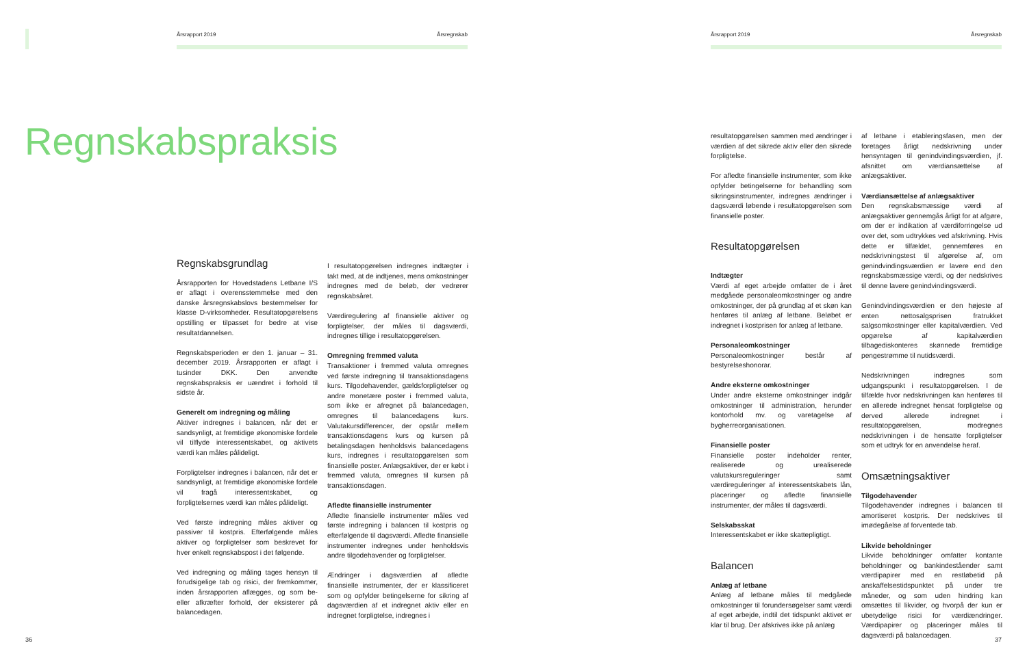Årsrapport 2019 Årsregnskab
Regnskabspraksis
Regnskabsgrundlag
Årsrapporten for Hovedstadens Letbane I/S er aflagt i overensstemmelse med den danske årsregnskabslovs bestemmelser for klasse D-virksomheder. Resultatopgørelsens opstilling er tilpasset for bedre at vise resultatdannelsen.
Regnskabsperioden er den 1. januar – 31. december 2019. Årsrapporten er aflagt i tusinder DKK. Den anvendte regnskabspraksis er uændret i forhold til sidste år.
Generelt om indregning og måling
Aktiver indregnes i balancen, når det er sandsynligt, at fremtidige økonomiske fordele vil tilflyde interessentskabet, og aktivets værdi kan måles pålideligt.
Forpligtelser indregnes i balancen, når det er sandsynligt, at fremtidige økonomiske fordele vil fragå interessentskabet, og forpligtelsernes værdi kan måles pålideligt.
Ved første indregning måles aktiver og passiver til kostpris. Efterfølgende måles aktiver og forpligtelser som beskrevet for hver enkelt regnskabspost i det følgende.
Ved indregning og måling tages hensyn til forudsigelige tab og risici, der fremkommer, inden årsrapporten aflægges, og som be- eller afkræfter forhold, der eksisterer på balancedagen.
I resultatopgørelsen indregnes indtægter i takt med, at de indtjenes, mens omkostninger indregnes med de beløb, der vedrører regnskabsåret.
Værdiregulering af finansielle aktiver og forpligtelser, der måles til dagsværdi, indregnes tillige i resultatopgørelsen.
Omregning fremmed valuta
Transaktioner i fremmed valuta omregnes ved første indregning til transaktionsdagens kurs. Tilgodehavender, gældsforpligtelser og andre monetære poster i fremmed valuta, som ikke er afregnet på balancedagen, omregnes til balancedagens kurs. Valutakursdifferencer, der opstår mellem transaktionsdagens kurs og kursen på betalingsdagen henholdsvis balancedagens kurs, indregnes i resultatopgørelsen som finansielle poster. Anlægsaktiver, der er købt i fremmed valuta, omregnes til kursen på transaktionsdagen.
Afledte finansielle instrumenter
Afledte finansielle instrumenter måles ved første indregning i balancen til kostpris og efterfølgende til dagsværdi. Afledte finansielle instrumenter indregnes under henholdsvis andre tilgodehavender og forpligtelser.
Ændringer i dagsværdien af afledte finansielle instrumenter, der er klassificeret som og opfylder betingelserne for sikring af dagsværdien af et indregnet aktiv eller en indregnet forpligtelse, indregnes i
36
Årsrapport 2019 Årsregnskab
resultatopgørelsen sammen med ændringer i værdien af det sikrede aktiv eller den sikrede forpligtelse.
For afledte finansielle instrumenter, som ikke opfylder betingelserne for behandling som sikringsinstrumenter, indregnes ændringer i dagsværdi løbende i resultatopgørelsen som finansielle poster.
Resultatopgørelsen
Indtægter
Værdi af eget arbejde omfatter de i året medgåede personaleomkostninger og andre omkostninger, der på grundlag af et skøn kan henføres til anlæg af letbane. Beløbet er indregnet i kostprisen for anlæg af letbane.
Personaleomkostninger
Personaleomkostninger består af bestyrelseshonorar.
Andre eksterne omkostninger
Under andre eksterne omkostninger indgår omkostninger til administration, herunder kontorhold mv. og varetagelse af bygherreorganisationen.
Finansielle poster
Finansielle poster indeholder renter, realiserede og urealiserede valutakursreguleringer samt værdireguleringer af interessentskabets lån, placeringer og afledte finansielle instrumenter, der måles til dagsværdi.
Selskabsskat
Interessentskabet er ikke skattepligtigt.
Balancen
Anlæg af letbane
Anlæg af letbane måles til medgåede omkostninger til forundersøgelser samt værdi af eget arbejde, indtil det tidspunkt aktivet er klar til brug. Der afskrives ikke på anlæg
af letbane i etableringsfasen, men der foretages årligt nedskrivning under hensyntagen til genindvindingsværdien, jf. afsnittet om værdiansættelse af anlægsaktiver.
Værdiansættelse af anlægsaktiver
Den regnskabsmæssige værdi af anlægsaktiver gennemgås årligt for at afgøre, om der er indikation af værdiforringelse ud over det, som udtrykkes ved afskrivning. Hvis dette er tilfældet, gennemføres en nedskrivningstest til afgørelse af, om genindvindingsværdien er lavere end den regnskabsmæssige værdi, og der nedskrives til denne lavere genindvindingsværdi.
Genindvindingsværdien er den højeste af enten nettosalgsprisen fratrukket salgsomkostninger eller kapitalværdien. Ved opgørelse af kapitalværdien tilbagediskonteres skønnede fremtidige pengestrømme til nutidsværdi.
Nedskrivningen indregnes som udgangspunkt i resultatopgørelsen. I de tilfælde hvor nedskrivningen kan henføres til en allerede indregnet hensat forpligtelse og derved allerede indregnet i resultatopgørelsen, modregnes nedskrivningen i de hensatte forpligtelser som et udtryk for en anvendelse heraf.
Omsætningsaktiver
Tilgodehavender
Tilgodehavender indregnes i balancen til amortiseret kostpris. Der nedskrives til imødegåelse af forventede tab.
Likvide beholdninger
Likvide beholdninger omfatter kontante beholdninger og bankindeståender samt værdipapirer med en restløbetid på anskaffelsestidspunktet på under tre måneder, og som uden hindring kan omsættes til likvider, og hvorpå der kun er ubetydelige risici for værdiændringer. Værdipapirer og placeringer måles til dagsværdi på balancedagen.
37